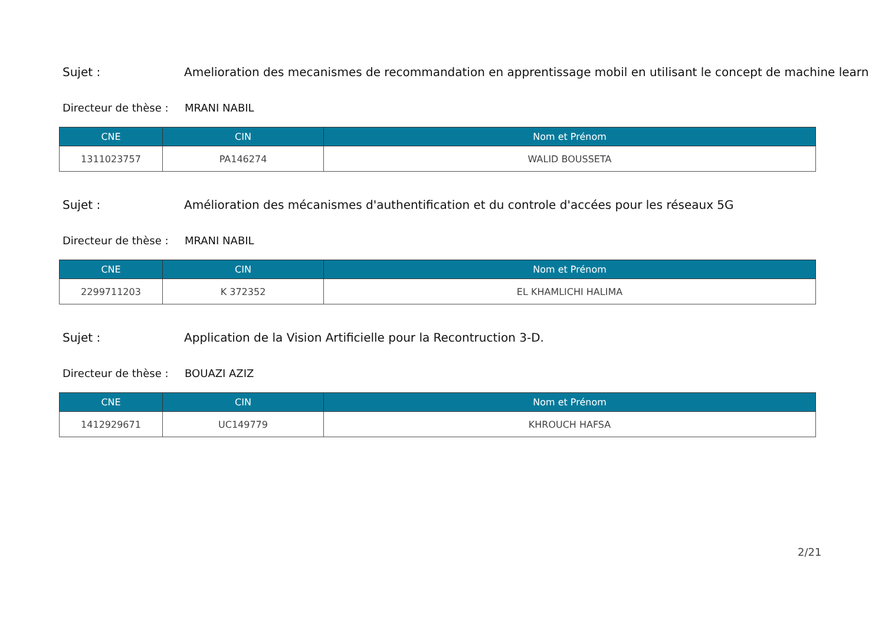Sujet : Amelioration des mecanismes de recommandation en apprentissage mobil en utilisant le concept de machine learn
Directeur de thèse : MRANI NABIL
| CNE | CIN | Nom et Prénom |
| --- | --- | --- |
| 1311023757 | PA146274 | WALID BOUSSETA |
Sujet : Amélioration des mécanismes d'authentification et du controle d'accées pour les réseaux 5G
Directeur de thèse : MRANI NABIL
| CNE | CIN | Nom et Prénom |
| --- | --- | --- |
| 2299711203 | K 372352 | EL KHAMLICHI HALIMA |
Sujet : Application de la Vision Artificielle pour la Recontruction 3-D.
Directeur de thèse : BOUAZI AZIZ
| CNE | CIN | Nom et Prénom |
| --- | --- | --- |
| 1412929671 | UC149779 | KHROUCH HAFSA |
2/21